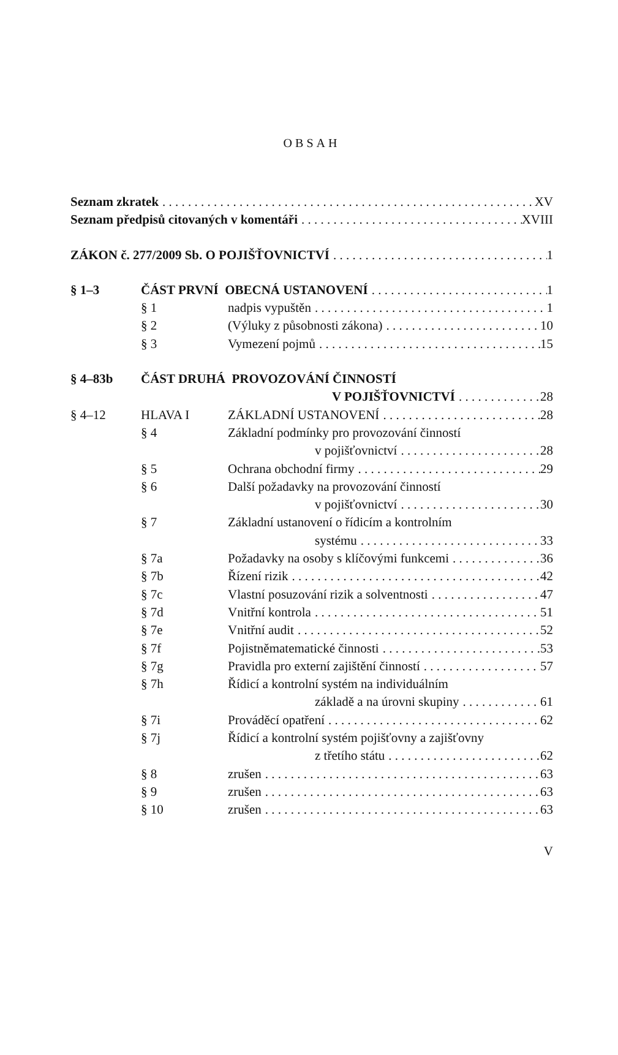OBSAH
Seznam zkratek XV
Seznam předpisů citovaných v komentáři XVIII
ZÁKON č. 277/2009 Sb. O POJIŠŤOVNICTVÍ 1
§ 1–3 ČÁST PRVNÍ OBECNÁ USTANOVENÍ 1
§ 1 nadpis vypuštěn 1
§ 2 (Výluky z působnosti zákona) 10
§ 3 Vymezení pojmů 15
§ 4–83b ČÁST DRUHÁ PROVOZOVÁNÍ ČINNOSTÍ
V POJIŠŤOVNICTVÍ 28
§ 4–12 HLAVA I ZÁKLADNÍ USTANOVENÍ 28
§ 4 Základní podmínky pro provozování činností
v pojišťovnictví 28
§ 5 Ochrana obchodní firmy 29
§ 6 Další požadavky na provozování činností
v pojišťovnictví 30
§ 7 Základní ustanovení o řídicím a kontrolním
systému 33
§ 7a Požadavky na osoby s klíčovými funkcemi 36
§ 7b Řízení rizik 42
§ 7c Vlastní posuzování rizik a solventnosti 47
§ 7d Vnitřní kontrola 51
§ 7e Vnitřní audit 52
§ 7f Pojistněmatematické činnosti 53
§ 7g Pravidla pro externí zajištění činností 57
§ 7h Řídicí a kontrolní systém na individuálním
základě a na úrovni skupiny 61
§ 7i Prováděcí opatření 62
§ 7j Řídicí a kontrolní systém pojišťovny a zajišťovny
z třetího státu 62
§ 8 zrušen 63
§ 9 zrušen 63
§ 10 zrušen 63
V